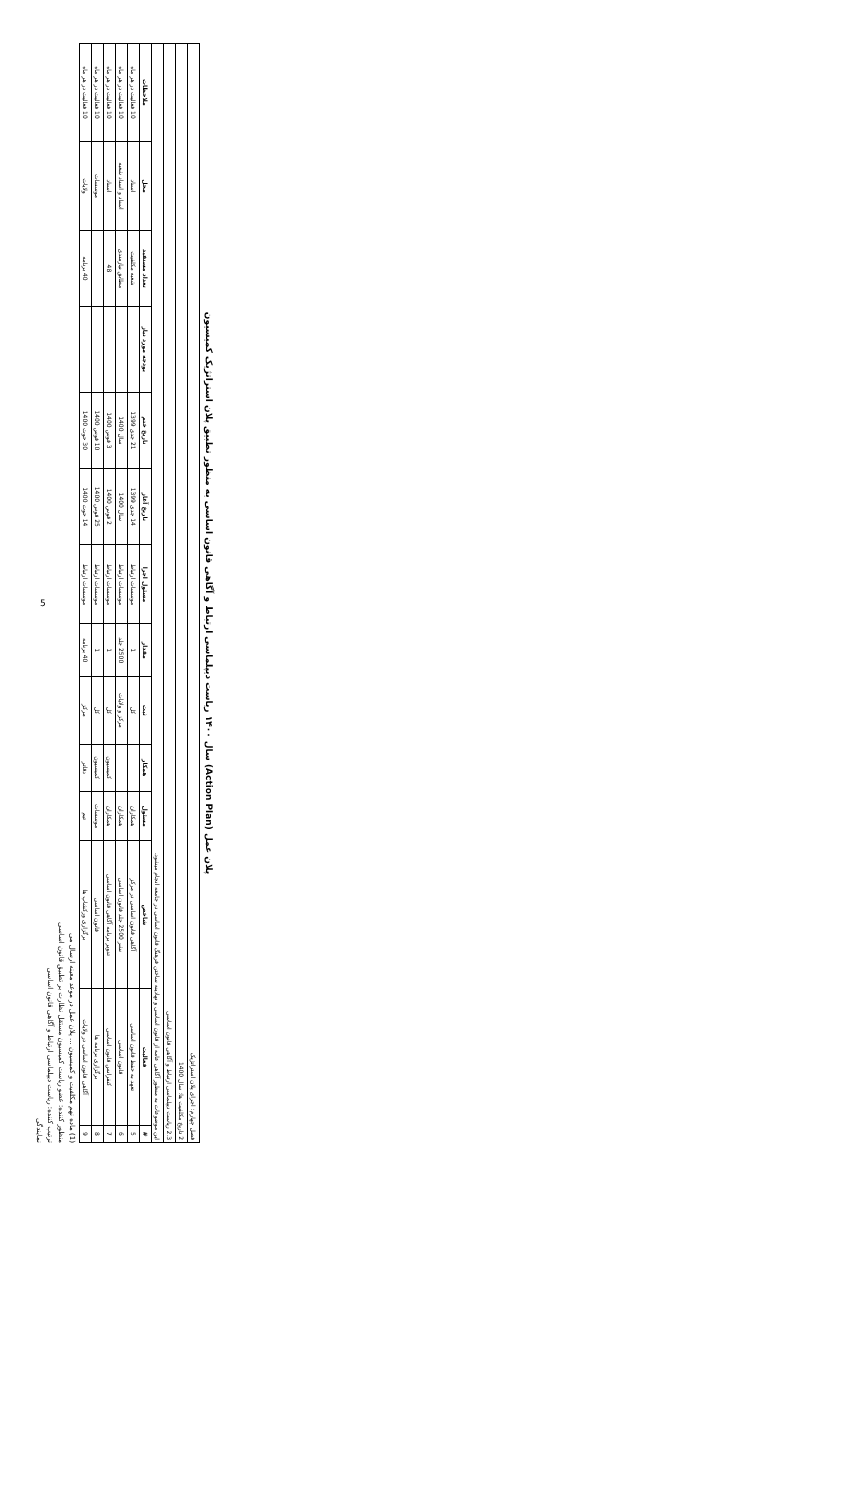پلان عمل (Action Plan) سال ۱۴۰۰ ریاست دیپلماسی ارتباط و آگاهی قانون اساسی به منظور تطبیق پلان استراتژیک کمیسیون
| فصل چهارم: اجرای پلان استراتژیک | | | | | | | | | | | | | |
| 2 تاریخ مکلفیت ها: سال 1400 | | | | | | | | | | | | | |
| 2.3 ریاست دیپلماسی ارتباط و آگاهی قانون اساسی | | | | | | | | | | | | | |
| این موضوعات به منظور آگاهی عامه از قانون اساسی و نهادینه ساختن فرهنگ قانون اساسی در جامعه انجام میشود. | | | | | | | | | | | | | |
| # | فعالیت | شاخص | مسئول | همکار | ثبت | مقدار | مسئول اجرا | تاریخ آغاز | تاریخ ختم | بودجه مورد نیاز | تعداد مستفید | محل | ملاحظات |
| 5 | تعهد به حفظ قانون اساسی | آگاهی قانون اساسی در مرکز | همکاران | | کل | 1 | موسسات ارتباط | 14 جدی 1399 | 21 جدی 1399 | | شعبه مکلفیت | اسناد | 10 فعالیت در هر ماه |
| 6 | قانون اساسی | نشر 2500 جلد قانون اساسی | همکاران | | مرکز و ولایات | 2500 جلد | موسسات ارتباط | سال 1400 | سال 1400 | | مطابق نیازمندی | اسناد و اسناد شعبه | 10 فعالیت در هر ماه |
| 7 | کنفرانس قانون اساسی | تدویر برنامه آگاهی قانون اساسی | همکاران | کمیسیون | کل | 1 | موسسات ارتباط | 2 قوس 1400 | 3 قوس 1400 | | 48 | اسناد | 10 فعالیت در هر ماه |
| 8 | برگزاری برنامه ها | قانون اساسی | موسسات | کمیسیون | کل | 1 | موسسات ارتباط | 25 قوس 1400 | 10 قوس 1400 | | | موسسات | 10 فعالیت در هر ماه |
| 9 | آگاهی قانون اساسی در ولایات | برگزاری ورکشاپ ها | تیم | دفاتر | مرکز | 40 برنامه | موسسات ارتباط | 14 حوت 1400 | 30 حوت 1400 | | 40 برنامه | ولایات | 10 فعالیت در هر ماه |
(1) ماده نهم مکلفیت و کمیسیون ... پلان عمل در موعد معینه ارسال می
منظور کننده: عضو ریاست کمیسیون مستقل نظارت بر تطبیق قانون اساسی
ترتیب کننده: ریاست دیپلماسی ارتباط و آگاهی قانون اساسی
نمایندگی
5